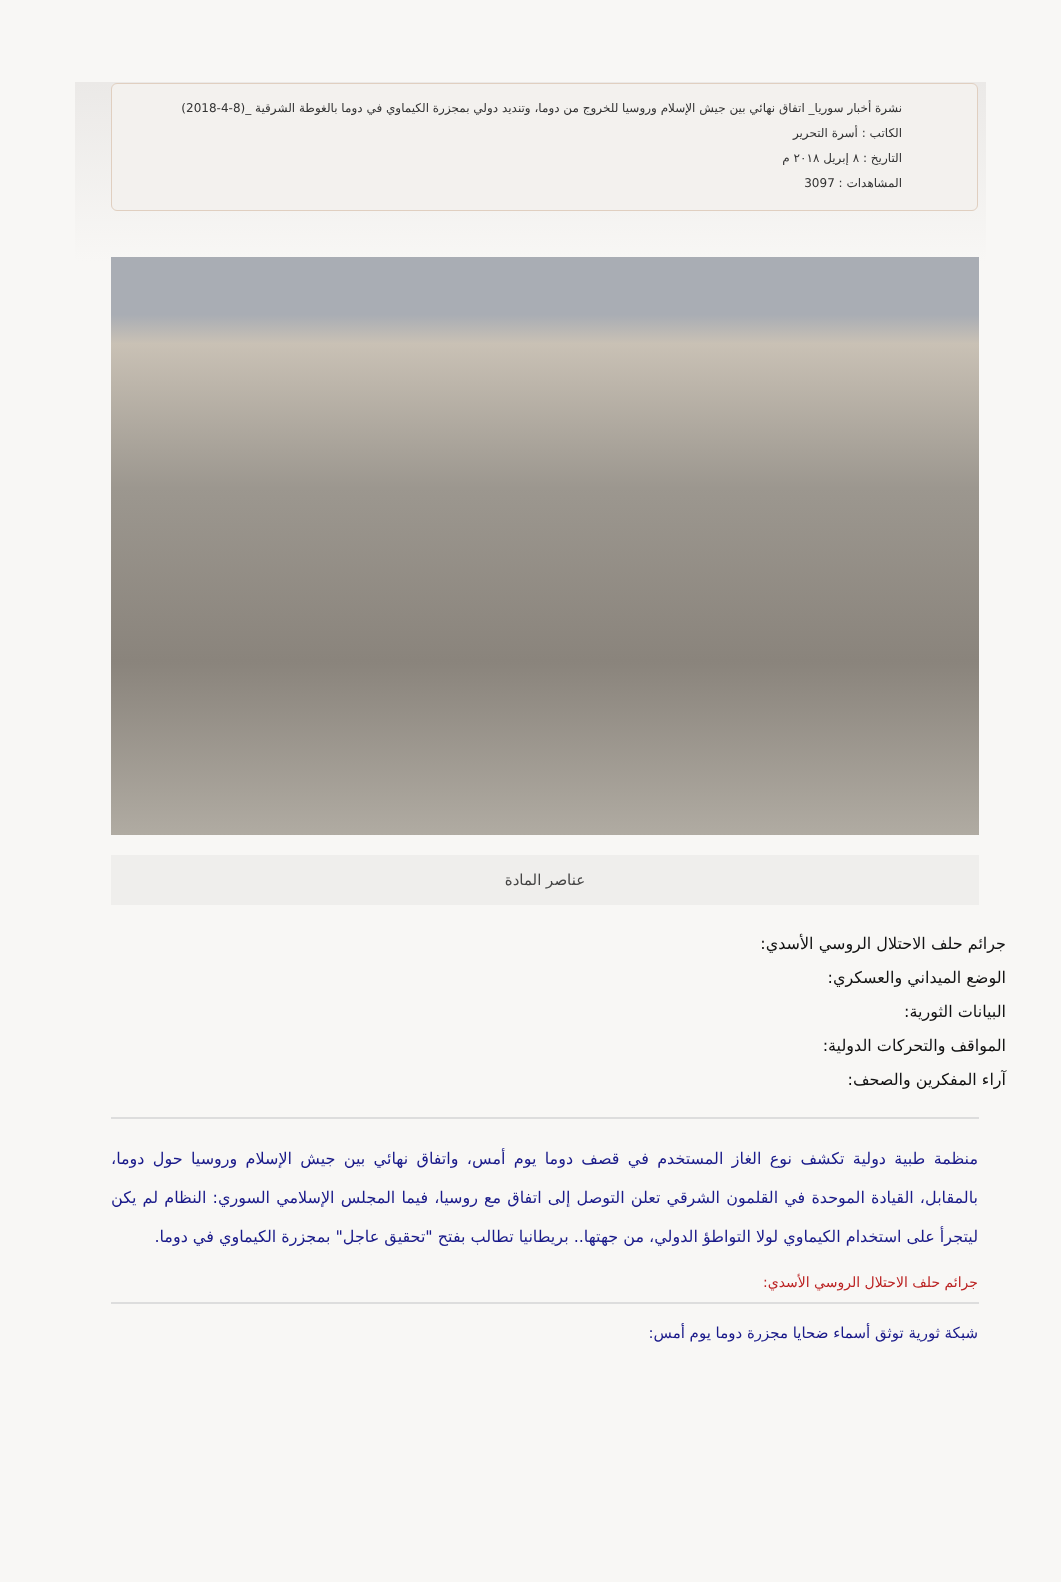نشرة أخبار سوريا_ اتفاق نهائي بين جيش الإسلام وروسيا للخروج من دوما، وتنديد دولي بمجزرة الكيماوي في دوما بالغوطة الشرقية _(8-4-2018)
الكاتب : أسرة التحرير
التاريخ : ٨ إبريل ٢٠١٨ م
المشاهدات : 3097
عناصر المادة
جرائم حلف الاحتلال الروسي الأسدي:
الوضع الميداني والعسكري:
البيانات الثورية:
المواقف والتحركات الدولية:
آراء المفكرين والصحف:
منظمة طبية دولية تكشف نوع الغاز المستخدم في قصف دوما يوم أمس، واتفاق نهائي بين جيش الإسلام وروسيا حول دوما، بالمقابل، القيادة الموحدة في القلمون الشرقي تعلن التوصل إلى اتفاق مع روسيا، فيما المجلس الإسلامي السوري: النظام لم يكن ليتجرأ على استخدام الكيماوي لولا التواطؤ الدولي، من جهتها.. بريطانيا تطالب بفتح "تحقيق عاجل" بمجزرة الكيماوي في دوما.
جرائم حلف الاحتلال الروسي الأسدي:
شبكة ثورية توثق أسماء ضحايا مجزرة دوما يوم أمس: